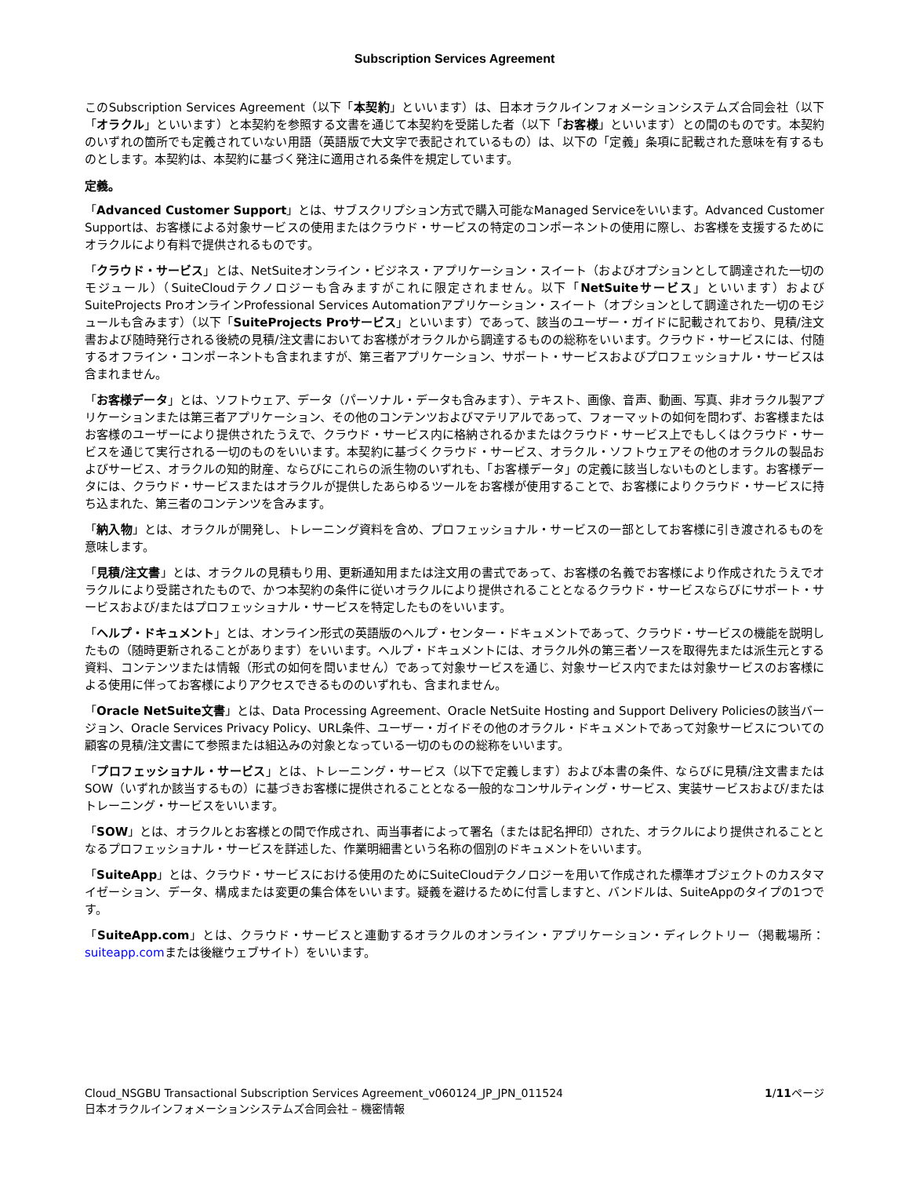Subscription Services Agreement
このSubscription Services Agreement（以下「本契約」といいます）は、日本オラクルインフォメーションシステムズ合同会社（以下「オラクル」といいます）と本契約を参照する文書を通じて本契約を受諾した者（以下「お客様」といいます）との間のものです。本契約のいずれの箇所でも定義されていない用語（英語版で大文字で表記されているもの）は、以下の「定義」条項に記載された意味を有するものとします。本契約は、本契約に基づく発注に適用される条件を規定しています。
定義。
「Advanced Customer Support」とは、サブスクリプション方式で購入可能なManaged Serviceをいいます。Advanced Customer Supportは、お客様による対象サービスの使用またはクラウド・サービスの特定のコンポーネントの使用に際し、お客様を支援するためにオラクルにより有料で提供されるものです。
「クラウド・サービス」とは、NetSuiteオンライン・ビジネス・アプリケーション・スイート（およびオプションとして調達された一切のモジュール）（SuiteCloudテクノロジーも含みますがこれに限定されません。以下「NetSuiteサービス」といいます）およびSuiteProjects ProオンラインProfessional Services Automationアプリケーション・スイート（オプションとして調達された一切のモジュールも含みます）（以下「SuiteProjects Proサービス」といいます）であって、該当のユーザー・ガイドに記載されており、見積/注文書および随時発行される後続の見積/注文書においてお客様がオラクルから調達するものの総称をいいます。クラウド・サービスには、付随するオフライン・コンポーネントも含まれますが、第三者アプリケーション、サポート・サービスおよびプロフェッショナル・サービスは含まれません。
「お客様データ」とは、ソフトウェア、データ（パーソナル・データも含みます）、テキスト、画像、音声、動画、写真、非オラクル製アプリケーションまたは第三者アプリケーション、その他のコンテンツおよびマテリアルであって、フォーマットの如何を問わず、お客様またはお客様のユーザーにより提供されたうえで、クラウド・サービス内に格納されるかまたはクラウド・サービス上でもしくはクラウド・サービスを通じて実行される一切のものをいいます。本契約に基づくクラウド・サービス、オラクル・ソフトウェアその他のオラクルの製品およびサービス、オラクルの知的財産、ならびにこれらの派生物のいずれも、「お客様データ」の定義に該当しないものとします。お客様データには、クラウド・サービスまたはオラクルが提供したあらゆるツールをお客様が使用することで、お客様によりクラウド・サービスに持ち込まれた、第三者のコンテンツを含みます。
「納入物」とは、オラクルが開発し、トレーニング資料を含め、プロフェッショナル・サービスの一部としてお客様に引き渡されるものを意味します。
「見積/注文書」とは、オラクルの見積もり用、更新通知用または注文用の書式であって、お客様の名義でお客様により作成されたうえでオラクルにより受諾されたもので、かつ本契約の条件に従いオラクルにより提供されることとなるクラウド・サービスならびにサポート・サービスおよび/またはプロフェッショナル・サービスを特定したものをいいます。
「ヘルプ・ドキュメント」とは、オンライン形式の英語版のヘルプ・センター・ドキュメントであって、クラウド・サービスの機能を説明したもの（随時更新されることがあります）をいいます。ヘルプ・ドキュメントには、オラクル外の第三者ソースを取得先または派生元とする資料、コンテンツまたは情報（形式の如何を問いません）であって対象サービスを通じ、対象サービス内でまたは対象サービスのお客様による使用に伴ってお客様によりアクセスできるもののいずれも、含まれません。
「Oracle NetSuite文書」とは、Data Processing Agreement、Oracle NetSuite Hosting and Support Delivery Policiesの該当バージョン、Oracle Services Privacy Policy、URL条件、ユーザー・ガイドその他のオラクル・ドキュメントであって対象サービスについての顧客の見積/注文書にて参照または組込みの対象となっている一切のものの総称をいいます。
「プロフェッショナル・サービス」とは、トレーニング・サービス（以下で定義します）および本書の条件、ならびに見積/注文書またはSOW（いずれか該当するもの）に基づきお客様に提供されることとなる一般的なコンサルティング・サービス、実装サービスおよび/またはトレーニング・サービスをいいます。
「SOW」とは、オラクルとお客様との間で作成され、両当事者によって署名（または記名押印）された、オラクルにより提供されることとなるプロフェッショナル・サービスを詳述した、作業明細書という名称の個別のドキュメントをいいます。
「SuiteApp」とは、クラウド・サービスにおける使用のためにSuiteCloudテクノロジーを用いて作成された標準オブジェクトのカスタマイゼーション、データ、構成または変更の集合体をいいます。疑義を避けるために付言しますと、バンドルは、SuiteAppのタイプの1つです。
「SuiteApp.com」とは、クラウド・サービスと連動するオラクルのオンライン・アプリケーション・ディレクトリー（掲載場所：suiteapp.comまたは後継ウェブサイト）をいいます。
Cloud_NSGBU Transactional Subscription Services Agreement_v060124_JP_JPN_011524
日本オラクルインフォメーションシステムズ合同会社 – 機密情報
1/11ページ